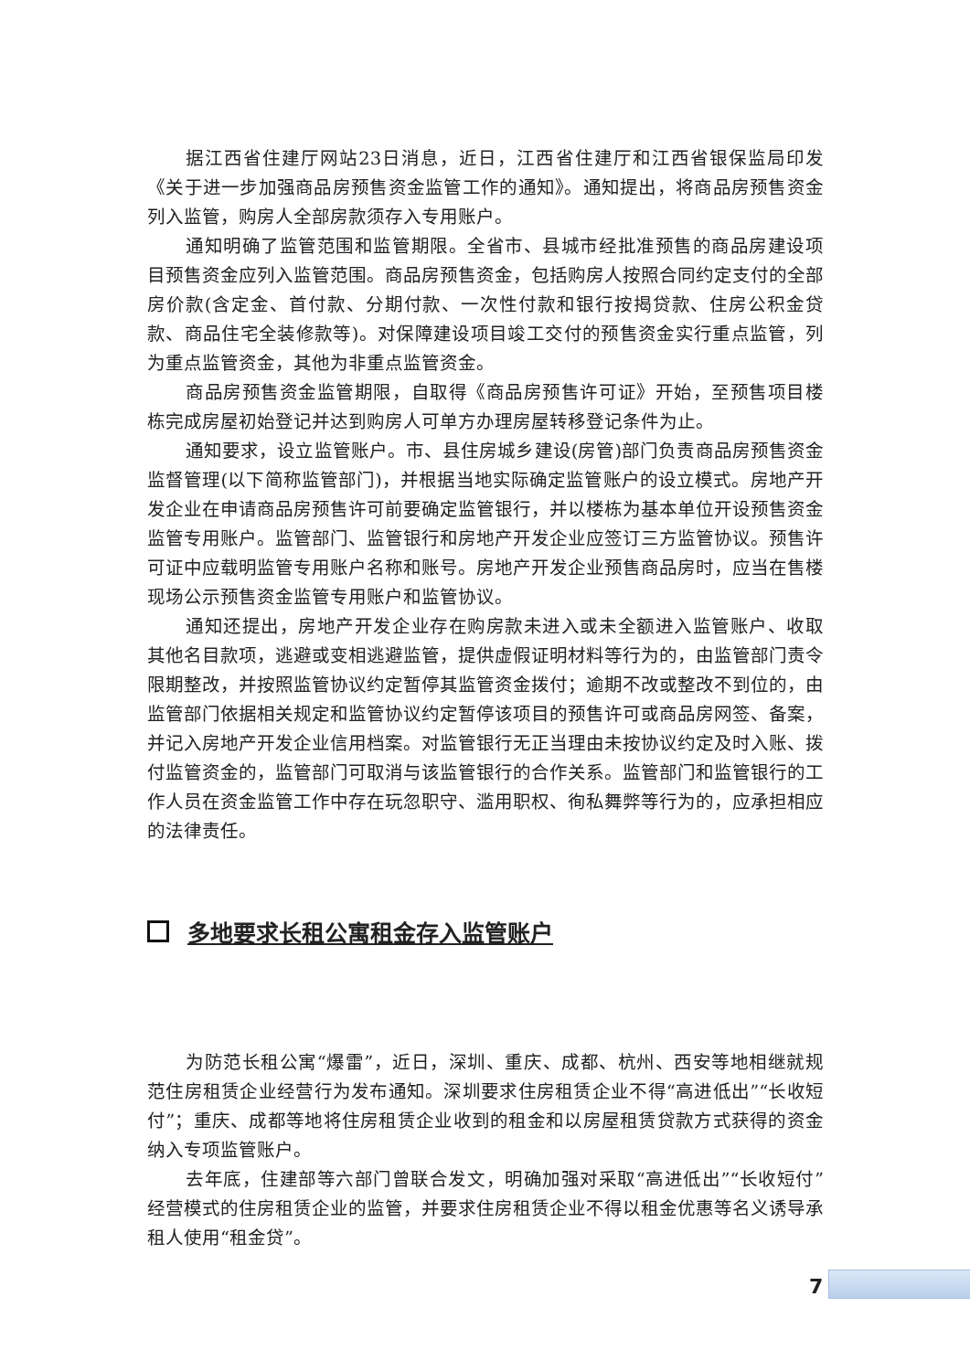据江西省住建厅网站23日消息，近日，江西省住建厅和江西省银保监局印发《关于进一步加强商品房预售资金监管工作的通知》。通知提出，将商品房预售资金列入监管，购房人全部房款须存入专用账户。
通知明确了监管范围和监管期限。全省市、县城市经批准预售的商品房建设项目预售资金应列入监管范围。商品房预售资金，包括购房人按照合同约定支付的全部房价款(含定金、首付款、分期付款、一次性付款和银行按揭贷款、住房公积金贷款、商品住宅全装修款等)。对保障建设项目竣工交付的预售资金实行重点监管，列为重点监管资金，其他为非重点监管资金。
商品房预售资金监管期限，自取得《商品房预售许可证》开始，至预售项目楼栋完成房屋初始登记并达到购房人可单方办理房屋转移登记条件为止。
通知要求，设立监管账户。市、县住房城乡建设(房管)部门负责商品房预售资金监督管理(以下简称监管部门)，并根据当地实际确定监管账户的设立模式。房地产开发企业在申请商品房预售许可前要确定监管银行，并以楼栋为基本单位开设预售资金监管专用账户。监管部门、监管银行和房地产开发企业应签订三方监管协议。预售许可证中应载明监管专用账户名称和账号。房地产开发企业预售商品房时，应当在售楼现场公示预售资金监管专用账户和监管协议。
通知还提出，房地产开发企业存在购房款未进入或未全额进入监管账户、收取其他名目款项，逃避或变相逃避监管，提供虚假证明材料等行为的，由监管部门责令限期整改，并按照监管协议约定暂停其监管资金拨付；逾期不改或整改不到位的，由监管部门依据相关规定和监管协议约定暂停该项目的预售许可或商品房网签、备案，并记入房地产开发企业信用档案。对监管银行无正当理由未按协议约定及时入账、拨付监管资金的，监管部门可取消与该监管银行的合作关系。监管部门和监管银行的工作人员在资金监管工作中存在玩忽职守、滥用职权、徇私舞弊等行为的，应承担相应的法律责任。
多地要求长租公寓租金存入监管账户
为防范长租公寓“爆雷”，近日，深圳、重庆、成都、杭州、西安等地相继就规范住房租赁企业经营行为发布通知。深圳要求住房租赁企业不得“高进低出”“长收短付”；重庆、成都等地将住房租赁企业收到的租金和以房屋租赁贷款方式获得的资金纳入专项监管账户。
去年底，住建部等六部门曾联合发文，明确加强对采取“高进低出”“长收短付”经营模式的住房租赁企业的监管，并要求住房租赁企业不得以租金优惠等名义诱导承租人使用“租金贷”。
7